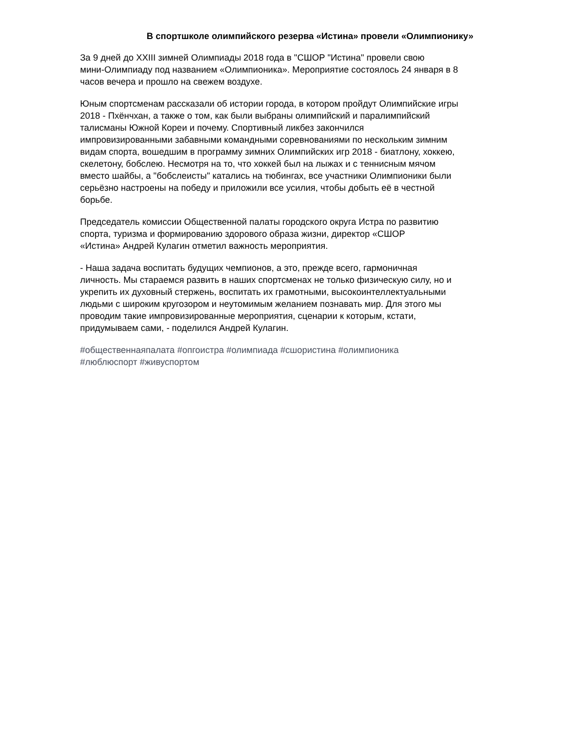В спортшколе олимпийского резерва «Истина» провели «Олимпионику»
За 9 дней до XXIII зимней Олимпиады 2018 года в "СШОР "Истина" провели свою
мини-Олимпиаду под названием «Олимпионика». Мероприятие состоялось 24 января в 8
часов вечера и прошло на свежем воздухе.
Юным спортсменам рассказали об истории города, в котором пройдут Олимпийские игры
2018 - Пхёнчхан, а также о том, как были выбраны олимпийский и паралимпийский
талисманы Южной Кореи и почему. Спортивный ликбез закончился
импровизированными забавными командными соревнованиями по нескольким зимним
видам спорта, вошедшим в программу зимних Олимпийских игр 2018 - биатлону, хоккею,
скелетону, бобслею. Несмотря на то, что хоккей был на лыжах и с теннисным мячом
вместо шайбы, а "бобслеисты" катались на тюбингах, все участники Олимпионики были
серьёзно настроены на победу и приложили все усилия, чтобы добыть её в честной
борьбе.
Председатель комиссии Общественной палаты городского округа Истра по развитию
спорта, туризма и формированию здорового образа жизни, директор «СШОР
«Истина» Андрей Кулагин отметил важность мероприятия.
- Наша задача воспитать будущих чемпионов, а это, прежде всего, гармоничная
личность. Мы стараемся развить в наших спортсменах не только физическую силу, но и
укрепить их духовный стержень, воспитать их грамотными, высокоинтеллектуальными
людьми с широким кругозором и неутомимым желанием познавать мир. Для этого мы
проводим такие импровизированные мероприятия, сценарии к которым, кстати,
придумываем сами, - поделился Андрей Кулагин.
#общественнаяпалата #опгоистра #олимпиада #сшористина #олимпионика
#люблюспорт #живуспортом